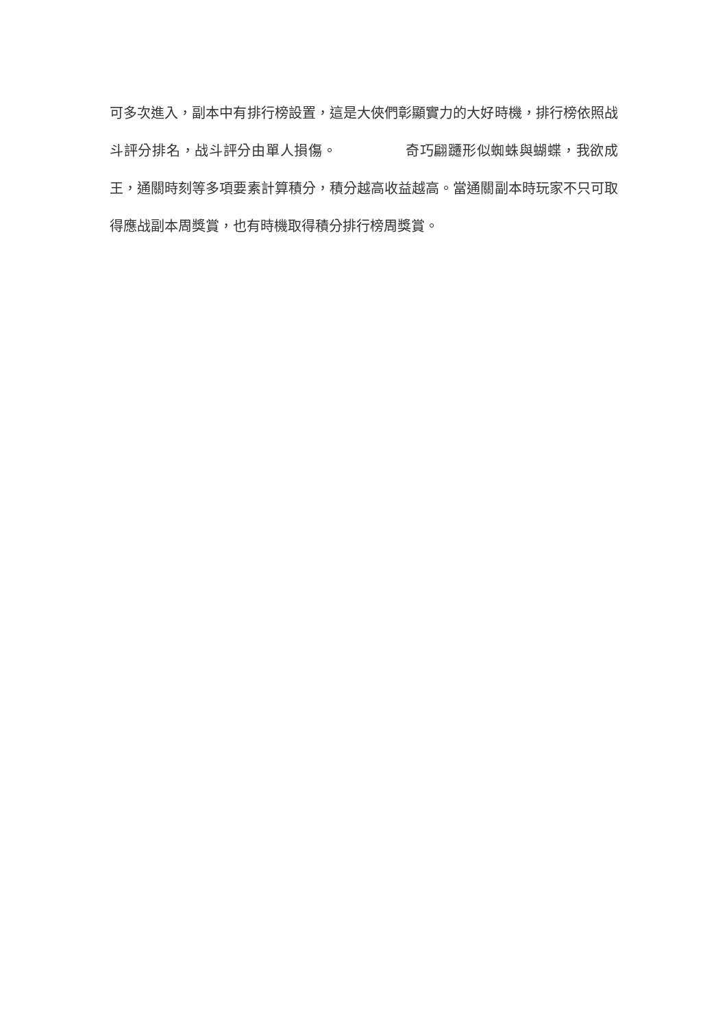可多次進入，副本中有排行榜設置，這是大俠們彰顯實力的大好時機，排行榜依照战斗評分排名，战斗評分由單人損傷。 奇巧翩躚形似蜘蛛與蝴蝶，我欲成王，通關時刻等多項要素計算積分，積分越高收益越高。當通關副本時玩家不只可取得應战副本周獎賞，也有時機取得積分排行榜周獎賞。